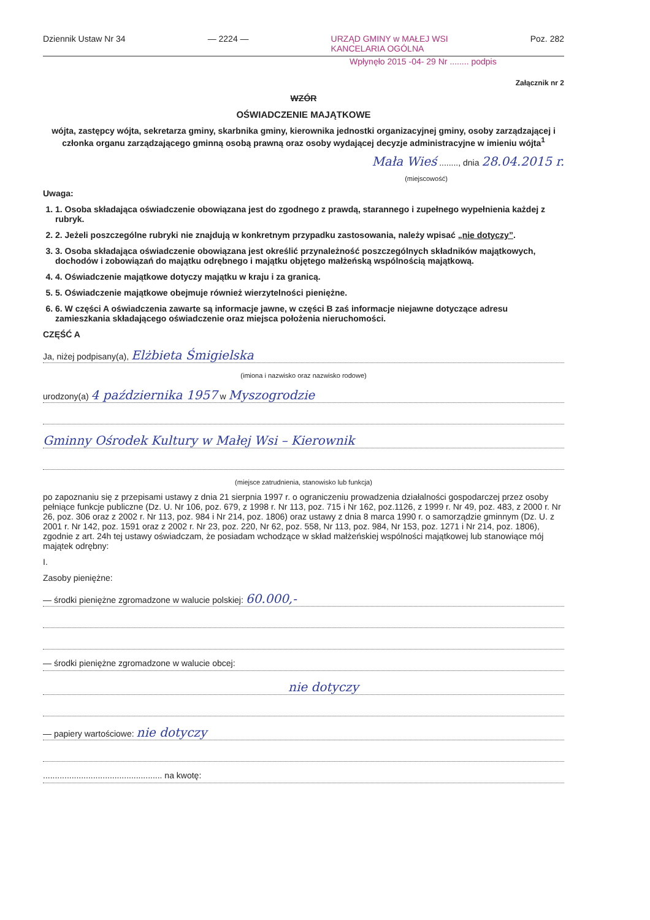Dziennik Ustaw Nr 34 — 2224 — URZĄD GMINY w MAŁEJ WSI
KANCELARIA OGÓLNA Poz. 282
Wpłynęło 2015 -04- 29 Nr ........ podpis
Załącznik nr 2
WZÓR
OŚWIADCZENIE MAJĄTKOWE
wójta, zastępcy wójta, sekretarza gminy, skarbnika gminy, kierownika jednostki organizacyjnej gminy, osoby zarządzającej i członka organu zarządzającego gminną osobą prawną oraz osoby wydającej decyzje administracyjne w imieniu wójta<sup>1</sup>
Mała Wieś ........, dnia 28.04.2015 r.
(miejscowość)
Uwaga:
1. 1. Osoba składająca oświadczenie obowiązana jest do zgodnego z prawdą, starannego i zupełnego wypełnienia każdej z rubryk.
2. 2. Jeżeli poszczególne rubryki nie znajdują w konkretnym przypadku zastosowania, należy wpisać „nie dotyczy”.
3. 3. Osoba składająca oświadczenie obowiązana jest określić przynależność poszczególnych składników majątkowych, dochodów i zobowiązań do majątku odrębnego i majątku objętego małżeńską wspólnością majątkową.
4. 4. Oświadczenie majątkowe dotyczy majątku w kraju i za granicą.
5. 5. Oświadczenie majątkowe obejmuje również wierzytelności pieniężne.
6. 6. W części A oświadczenia zawarte są informacje jawne, w części B zaś informacje niejawne dotyczące adresu zamieszkania składającego oświadczenie oraz miejsca położenia nieruchomości.
CZĘŚĆ A
Ja, niżej podpisany(a), Elżbieta Śmigielska
(imiona i nazwisko oraz nazwisko rodowe)
urodzony(a) 4 października 1957 w Myszogrodzie
Gminny Ośrodek Kultury w Małej Wsi – Kierownik
(miejsce zatrudnienia, stanowisko lub funkcja)
po zapoznaniu się z przepisami ustawy z dnia 21 sierpnia 1997 r. o ograniczeniu prowadzenia działalności gospodarczej przez osoby pełniące funkcje publiczne (Dz. U. Nr 106, poz. 679, z 1998 r. Nr 113, poz. 715 i Nr 162, poz.1126, z 1999 r. Nr 49, poz. 483, z 2000 r. Nr 26, poz. 306 oraz z 2002 r. Nr 113, poz. 984 i Nr 214, poz. 1806) oraz ustawy z dnia 8 marca 1990 r. o samorządzie gminnym (Dz. U. z 2001 r. Nr 142, poz. 1591 oraz z 2002 r. Nr 23, poz. 220, Nr 62, poz. 558, Nr 113, poz. 984, Nr 153, poz. 1271 i Nr 214, poz. 1806), zgodnie z art. 24h tej ustawy oświadczam, że posiadam wchodzące w skład małżeńskiej wspólności majątkowej lub stanowiące mój majątek odrębny:
I.
Zasoby pieniężne:
— środki pieniężne zgromadzone w walucie polskiej: 60.000,-
— środki pieniężne zgromadzone w walucie obcej:
nie dotyczy
— papiery wartościowe: nie dotyczy
.................................................. na kwotę: